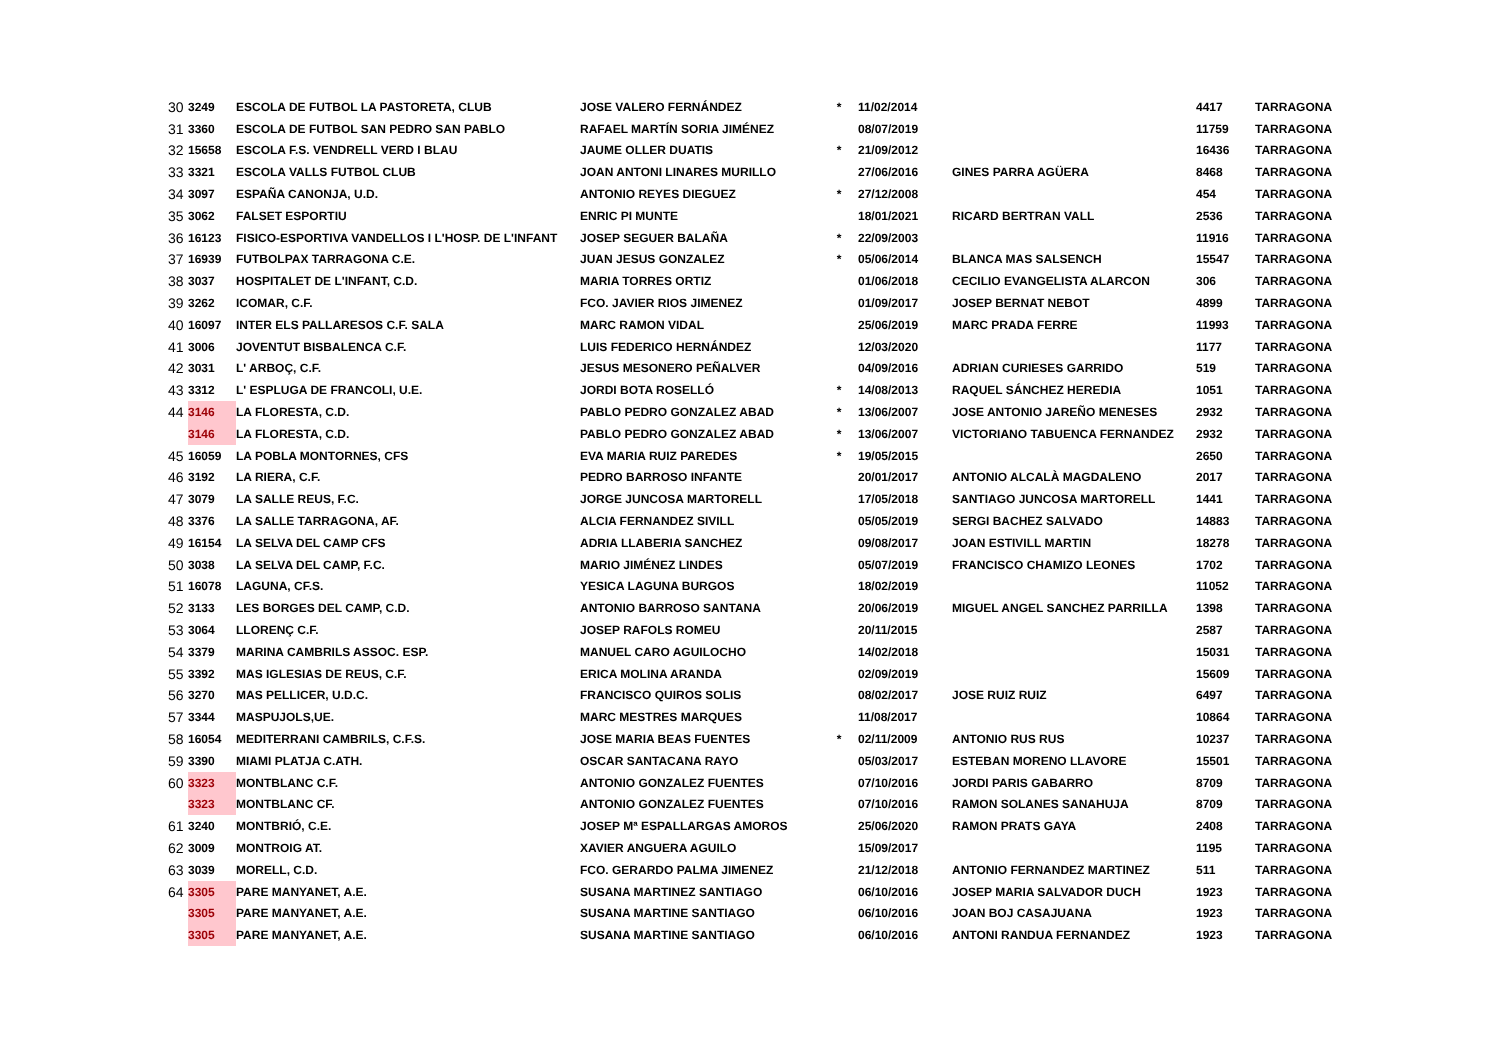| 30 | 3249 | ESCOLA DE FUTBOL LA PASTORETA, CLUB | JOSE VALERO FERNÁNDEZ | * | 11/02/2014 | | 4417 | TARRAGONA |
| 31 | 3360 | ESCOLA DE FUTBOL SAN PEDRO SAN PABLO | RAFAEL MARTÍN SORIA JIMÉNEZ | | 08/07/2019 | | 11759 | TARRAGONA |
| 32 | 15658 | ESCOLA F.S. VENDRELL VERD I BLAU | JAUME OLLER DUATIS | * | 21/09/2012 | | 16436 | TARRAGONA |
| 33 | 3321 | ESCOLA VALLS FUTBOL CLUB | JOAN ANTONI LINARES MURILLO | | 27/06/2016 | GINES PARRA AGÜERA | 8468 | TARRAGONA |
| 34 | 3097 | ESPAÑA CANONJA, U.D. | ANTONIO REYES DIEGUEZ | * | 27/12/2008 | | 454 | TARRAGONA |
| 35 | 3062 | FALSET ESPORTIU | ENRIC PI MUNTE | | 18/01/2021 | RICARD BERTRAN VALL | 2536 | TARRAGONA |
| 36 | 16123 | FISICO-ESPORTIVA VANDELLOS I L'HOSP. DE L'INFANT | JOSEP SEGUER BALAÑA | * | 22/09/2003 | | 11916 | TARRAGONA |
| 37 | 16939 | FUTBOLPAX TARRAGONA C.E. | JUAN JESUS GONZALEZ | * | 05/06/2014 | BLANCA MAS SALSENCH | 15547 | TARRAGONA |
| 38 | 3037 | HOSPITALET DE L'INFANT, C.D. | MARIA TORRES ORTIZ | | 01/06/2018 | CECILIO EVANGELISTA ALARCON | 306 | TARRAGONA |
| 39 | 3262 | ICOMAR, C.F. | FCO. JAVIER RIOS JIMENEZ | | 01/09/2017 | JOSEP BERNAT NEBOT | 4899 | TARRAGONA |
| 40 | 16097 | INTER ELS PALLARESOS C.F. SALA | MARC RAMON VIDAL | | 25/06/2019 | MARC PRADA FERRE | 11993 | TARRAGONA |
| 41 | 3006 | JOVENTUT BISBALENCA C.F. | LUIS FEDERICO HERNÁNDEZ | | 12/03/2020 | | 1177 | TARRAGONA |
| 42 | 3031 | L' ARBOÇ, C.F. | JESUS MESONERO PEÑALVER | | 04/09/2016 | ADRIAN CURIESES GARRIDO | 519 | TARRAGONA |
| 43 | 3312 | L' ESPLUGA DE FRANCOLI, U.E. | JORDI BOTA ROSELLÓ | * | 14/08/2013 | RAQUEL SÁNCHEZ HEREDIA | 1051 | TARRAGONA |
| 44 | 3146 | LA FLORESTA, C.D. | PABLO PEDRO GONZALEZ ABAD | * | 13/06/2007 | JOSE ANTONIO JAREÑO MENESES | 2932 | TARRAGONA |
| | 3146 | LA FLORESTA, C.D. | PABLO PEDRO GONZALEZ ABAD | * | 13/06/2007 | VICTORIANO TABUENCA FERNANDEZ | 2932 | TARRAGONA |
| 45 | 16059 | LA POBLA MONTORNES, CFS | EVA MARIA RUIZ PAREDES | * | 19/05/2015 | | 2650 | TARRAGONA |
| 46 | 3192 | LA RIERA, C.F. | PEDRO BARROSO INFANTE | | 20/01/2017 | ANTONIO ALCALÀ MAGDALENO | 2017 | TARRAGONA |
| 47 | 3079 | LA SALLE REUS, F.C. | JORGE JUNCOSA MARTORELL | | 17/05/2018 | SANTIAGO JUNCOSA MARTORELL | 1441 | TARRAGONA |
| 48 | 3376 | LA SALLE TARRAGONA, AF. | ALCIA FERNANDEZ SIVILL | | 05/05/2019 | SERGI BACHEZ SALVADO | 14883 | TARRAGONA |
| 49 | 16154 | LA SELVA DEL CAMP CFS | ADRIA LLABERIA SANCHEZ | | 09/08/2017 | JOAN ESTIVILL MARTIN | 18278 | TARRAGONA |
| 50 | 3038 | LA SELVA DEL CAMP, F.C. | MARIO JIMÉNEZ LINDES | | 05/07/2019 | FRANCISCO CHAMIZO LEONES | 1702 | TARRAGONA |
| 51 | 16078 | LAGUNA, CF.S. | YESICA LAGUNA BURGOS | | 18/02/2019 | | 11052 | TARRAGONA |
| 52 | 3133 | LES BORGES DEL CAMP, C.D. | ANTONIO BARROSO SANTANA | | 20/06/2019 | MIGUEL ANGEL SANCHEZ PARRILLA | 1398 | TARRAGONA |
| 53 | 3064 | LLORENÇ C.F. | JOSEP RAFOLS ROMEU | | 20/11/2015 | | 2587 | TARRAGONA |
| 54 | 3379 | MARINA CAMBRILS ASSOC. ESP. | MANUEL CARO AGUILOCHO | | 14/02/2018 | | 15031 | TARRAGONA |
| 55 | 3392 | MAS IGLESIAS DE REUS, C.F. | ERICA MOLINA ARANDA | | 02/09/2019 | | 15609 | TARRAGONA |
| 56 | 3270 | MAS PELLICER, U.D.C. | FRANCISCO QUIROS SOLIS | | 08/02/2017 | JOSE RUIZ RUIZ | 6497 | TARRAGONA |
| 57 | 3344 | MASPUJOLS,UE. | MARC MESTRES MARQUES | | 11/08/2017 | | 10864 | TARRAGONA |
| 58 | 16054 | MEDITERRANI CAMBRILS, C.F.S. | JOSE MARIA BEAS FUENTES | * | 02/11/2009 | ANTONIO RUS RUS | 10237 | TARRAGONA |
| 59 | 3390 | MIAMI PLATJA C.ATH. | OSCAR SANTACANA RAYO | | 05/03/2017 | ESTEBAN MORENO LLAVORE | 15501 | TARRAGONA |
| 60 | 3323 | MONTBLANC C.F. | ANTONIO GONZALEZ FUENTES | | 07/10/2016 | JORDI PARIS GABARRO | 8709 | TARRAGONA |
| | 3323 | MONTBLANC CF. | ANTONIO GONZALEZ FUENTES | | 07/10/2016 | RAMON SOLANES SANAHUJA | 8709 | TARRAGONA |
| 61 | 3240 | MONTBRIÓ, C.E. | JOSEP Mª ESPALLARGAS AMOROS | | 25/06/2020 | RAMON PRATS GAYA | 2408 | TARRAGONA |
| 62 | 3009 | MONTROIG AT. | XAVIER ANGUERA AGUILO | | 15/09/2017 | | 1195 | TARRAGONA |
| 63 | 3039 | MORELL, C.D. | FCO. GERARDO PALMA JIMENEZ | | 21/12/2018 | ANTONIO FERNANDEZ MARTINEZ | 511 | TARRAGONA |
| 64 | 3305 | PARE MANYANET, A.E. | SUSANA MARTINEZ SANTIAGO | | 06/10/2016 | JOSEP MARIA SALVADOR DUCH | 1923 | TARRAGONA |
| | 3305 | PARE MANYANET, A.E. | SUSANA MARTINE SANTIAGO | | 06/10/2016 | JOAN BOJ CASAJUANA | 1923 | TARRAGONA |
| | 3305 | PARE MANYANET, A.E. | SUSANA MARTINE SANTIAGO | | 06/10/2016 | ANTONI RANDUA FERNANDEZ | 1923 | TARRAGONA |